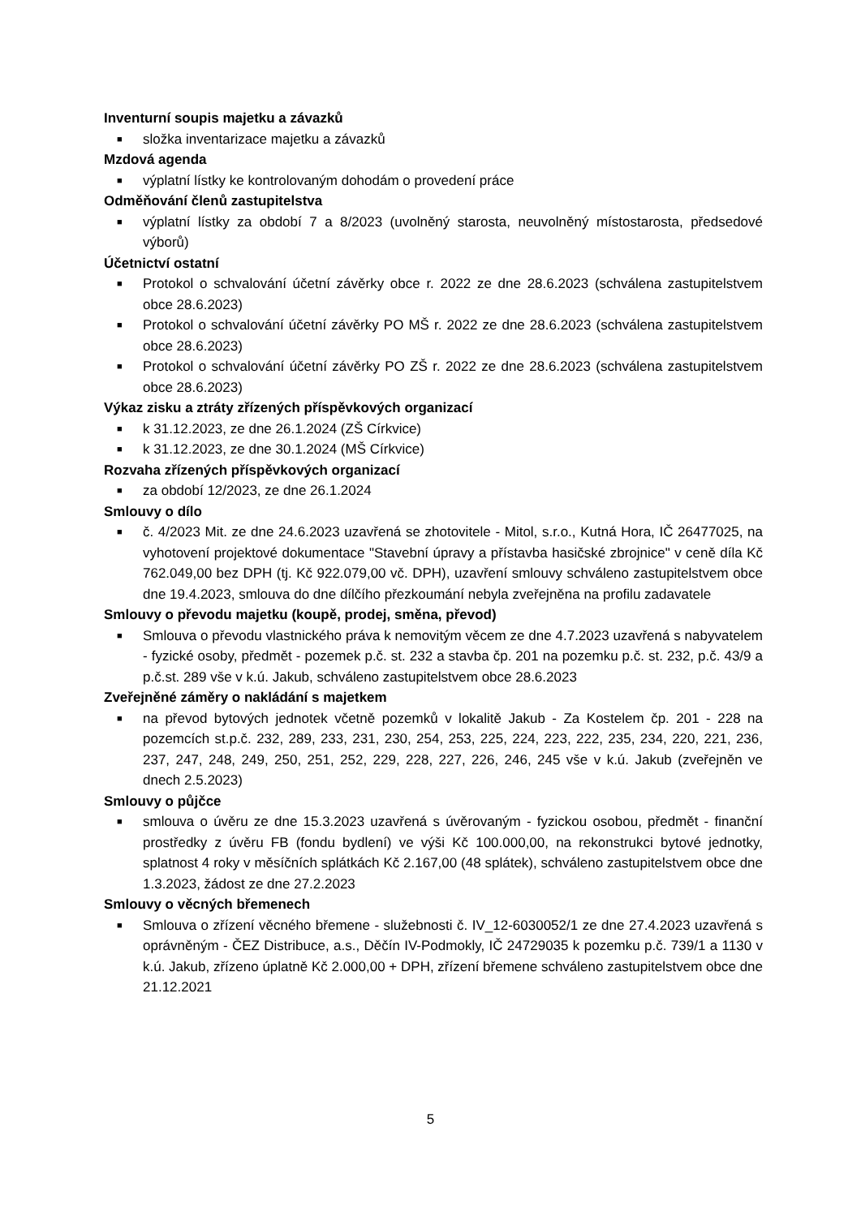Inventurní soupis majetku a závazků
■ složka inventarizace majetku a závazků
Mzdová agenda
■ výplatní lístky ke kontrolovaným dohodám o provedení práce
Odměňování členů zastupitelstva
■ výplatní lístky za období 7 a 8/2023 (uvolněný starosta, neuvolněný místostarosta, předsedové výborů)
Účetnictví ostatní
■ Protokol o schvalování účetní závěrky obce r. 2022 ze dne 28.6.2023 (schválena zastupitelstvem obce 28.6.2023)
■ Protokol o schvalování účetní závěrky PO MŠ r. 2022 ze dne 28.6.2023 (schválena zastupitelstvem obce 28.6.2023)
■ Protokol o schvalování účetní závěrky PO ZŠ r. 2022 ze dne 28.6.2023 (schválena zastupitelstvem obce 28.6.2023)
Výkaz zisku a ztráty zřízených příspěvkových organizací
■ k 31.12.2023, ze dne 26.1.2024 (ZŠ Církvice)
■ k 31.12.2023, ze dne 30.1.2024 (MŠ Církvice)
Rozvaha zřízených příspěvkových organizací
■ za období 12/2023, ze dne 26.1.2024
Smlouvy o dílo
■ č. 4/2023 Mit. ze dne 24.6.2023 uzavřená se zhotovitele - Mitol, s.r.o., Kutná Hora, IČ 26477025, na vyhotovení projektové dokumentace "Stavební úpravy a přístavba hasičské zbrojnice" v ceně díla Kč 762.049,00 bez DPH (tj. Kč 922.079,00 vč. DPH), uzavření smlouvy schváleno zastupitelstvem obce dne 19.4.2023, smlouva do dne dílčího přezkoumání nebyla zveřejněna na profilu zadavatele
Smlouvy o převodu majetku (koupě, prodej, směna, převod)
■ Smlouva o převodu vlastnického práva k nemovitým věcem ze dne 4.7.2023 uzavřená s nabyvatelem - fyzické osoby, předmět - pozemek p.č. st. 232 a stavba čp. 201 na pozemku p.č. st. 232, p.č. 43/9 a p.č.st. 289 vše v k.ú. Jakub, schváleno zastupitelstvem obce 28.6.2023
Zveřejněné záměry o nakládání s majetkem
■ na převod bytových jednotek včetně pozemků v lokalitě Jakub - Za Kostelem čp. 201 - 228 na pozemcích st.p.č. 232, 289, 233, 231, 230, 254, 253, 225, 224, 223, 222, 235, 234, 220, 221, 236, 237, 247, 248, 249, 250, 251, 252, 229, 228, 227, 226, 246, 245 vše v k.ú. Jakub (zveřejněn ve dnech 2.5.2023)
Smlouvy o půjčce
■ smlouva o úvěru ze dne 15.3.2023 uzavřená s úvěrovaným - fyzickou osobou, předmět - finanční prostředky z úvěru FB (fondu bydlení) ve výši Kč 100.000,00, na rekonstrukci bytové jednotky, splatnost 4 roky v měsíčních splátkách Kč 2.167,00 (48 splátek), schváleno zastupitelstvem obce dne 1.3.2023, žádost ze dne 27.2.2023
Smlouvy o věcných břemenech
■ Smlouva o zřízení věcného břemene - služebnosti č. IV_12-6030052/1 ze dne 27.4.2023 uzavřená s oprávněným - ČEZ Distribuce, a.s., Děčín IV-Podmokly, IČ 24729035 k pozemku p.č. 739/1 a 1130 v k.ú. Jakub, zřízeno úplatně Kč 2.000,00 + DPH, zřízení břemene schváleno zastupitelstvem obce dne 21.12.2021
5